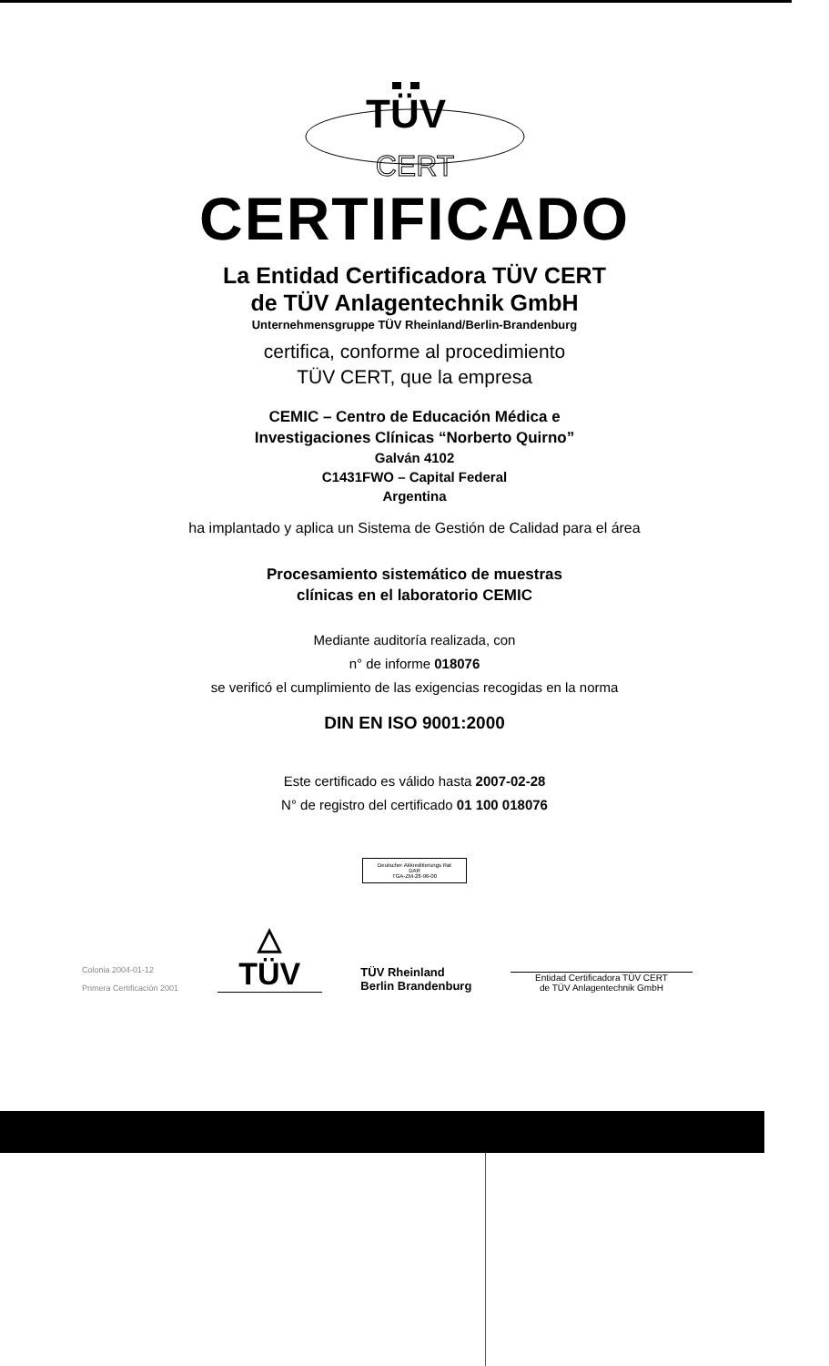TÜV
CERT
CERTIFICADO
La Entidad Certificadora TÜV CERT
de TÜV Anlagentechnik GmbH
Unternehmensgruppe TÜV Rheinland/Berlin-Brandenburg
certifica, conforme al procedimiento
TÜV CERT, que la empresa
CEMIC – Centro de Educación Médica e
Investigaciones Clínicas “Norberto Quirno”
Galván 4102
C1431FWO – Capital Federal
Argentina
ha implantado y aplica un Sistema de Gestión de Calidad para el área
Procesamiento sistemático de muestras
clínicas en el laboratorio CEMIC
Mediante auditoría realizada, con
n° de informe 018076
se verificó el cumplimiento de las exigencias recogidas en la norma
DIN EN ISO 9001:2000
Este certificado es válido hasta 2007-02-28
N° de registro del certificado 01 100 018076
Deutscher Akkreditierungs Rat
DAR
TGA-ZM-28-96-00
Colonia 2004-01-12
Primera Certificación 2001
△
TÜV
TÜV Rheinland
Berlin Brandenburg
Entidad Certificadora TÜV CERT
de TÜV Anlagentechnik GmbH